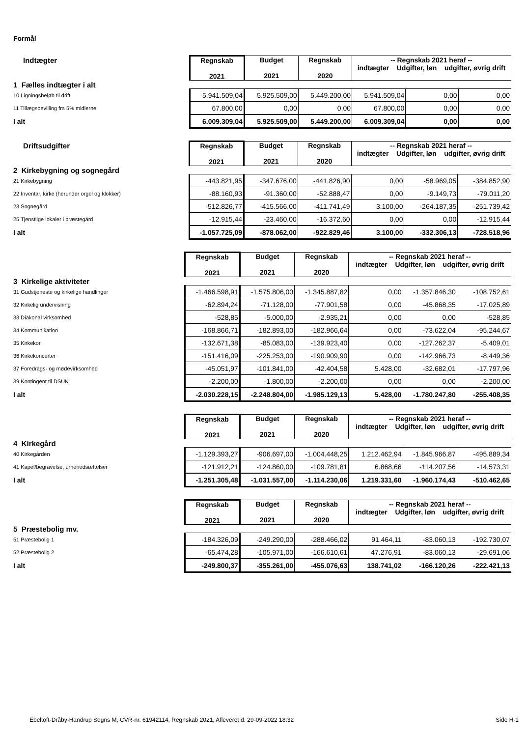Formål
| Indtægter | Regnskab 2021 | Budget 2021 | Regnskab 2020 | -- Regnskab 2021 heraf -- indtægter Udgifter, løn udgifter, øvrig drift | | |
| 1 Fælles indtægter i alt | | | | | | |
| 10 Ligningsbeløb til drift | 5.941.509,04 | 5.925.509,00 | 5.449.200,00 | 5.941.509,04 | 0,00 | 0,00 |
| 11 Tillægsbevilling fra 5% midlerne | 67.800,00 | 0,00 | 0,00 | 67.800,00 | 0,00 | 0,00 |
| I alt | 6.009.309,04 | 5.925.509,00 | 5.449.200,00 | 6.009.309,04 | 0,00 | 0,00 |
| Driftsudgifter | Regnskab 2021 | Budget 2021 | Regnskab 2020 | -- Regnskab 2021 heraf -- indtægter Udgifter, løn udgifter, øvrig drift | | |
| 2 Kirkebygning og sognegård | | | | | | |
| 21 Kirkebygning | -443.821,95 | -347.676,00 | -441.826,90 | 0,00 | -58.969,05 | -384.852,90 |
| 22 Inventar, kirke (herunder orgel og klokker) | -88.160,93 | -91.360,00 | -52.888,47 | 0,00 | -9.149,73 | -79.011,20 |
| 23 Sognegård | -512.826,77 | -415.566,00 | -411.741,49 | 3.100,00 | -264.187,35 | -251.739,42 |
| 25 Tjenstlige lokaler i præstegård | -12.915,44 | -23.460,00 | -16.372,60 | 0,00 | 0,00 | -12.915,44 |
| I alt | -1.057.725,09 | -878.062,00 | -922.829,46 | 3.100,00 | -332.306,13 | -728.518,96 |
| | Regnskab 2021 | Budget 2021 | Regnskab 2020 | -- Regnskab 2021 heraf -- indtægter Udgifter, løn udgifter, øvrig drift | | |
| 3 Kirkelige aktiviteter | | | | | | |
| 31 Gudstjeneste og kirkelige handlinger | -1.466.598,91 | -1.575.806,00 | -1.345.887,82 | 0,00 | -1.357.846,30 | -108.752,61 |
| 32 Kirkelig undervisning | -62.894,24 | -71.128,00 | -77.901,58 | 0,00 | -45.868,35 | -17.025,89 |
| 33 Diakonal virksomhed | -528,85 | -5.000,00 | -2.935,21 | 0,00 | 0,00 | -528,85 |
| 34 Kommunikation | -168.866,71 | -182.893,00 | -182.966,64 | 0,00 | -73.622,04 | -95.244,67 |
| 35 Kirkekor | -132.671,38 | -85.083,00 | -139.923,40 | 0,00 | -127.262,37 | -5.409,01 |
| 36 Kirkekoncerter | -151.416,09 | -225.253,00 | -190.909,90 | 0,00 | -142.966,73 | -8.449,36 |
| 37 Foredrags- og mødevirksomhed | -45.051,97 | -101.841,00 | -42.404,58 | 5.428,00 | -32.682,01 | -17.797,96 |
| 39 Kontingent til DSUK | -2.200,00 | -1.800,00 | -2.200,00 | 0,00 | 0,00 | -2.200,00 |
| I alt | -2.030.228,15 | -2.248.804,00 | -1.985.129,13 | 5.428,00 | -1.780.247,80 | -255.408,35 |
| | Regnskab 2021 | Budget 2021 | Regnskab 2020 | -- Regnskab 2021 heraf -- indtægter Udgifter, løn udgifter, øvrig drift | | |
| 4 Kirkegård | | | | | | |
| 40 Kirkegården | -1.129.393,27 | -906.697,00 | -1.004.448,25 | 1.212.462,94 | -1.845.966,87 | -495.889,34 |
| 41 Kapel/begravelse, urnenedsættelser | -121.912,21 | -124.860,00 | -109.781,81 | 6.868,66 | -114.207,56 | -14.573,31 |
| I alt | -1.251.305,48 | -1.031.557,00 | -1.114.230,06 | 1.219.331,60 | -1.960.174,43 | -510.462,65 |
| | Regnskab 2021 | Budget 2021 | Regnskab 2020 | -- Regnskab 2021 heraf -- indtægter Udgifter, løn udgifter, øvrig drift | | |
| 5 Præstebolig mv. | | | | | | |
| 51 Præstebolig 1 | -184.326,09 | -249.290,00 | -288.466,02 | 91.464,11 | -83.060,13 | -192.730,07 |
| 52 Præstebolig 2 | -65.474,28 | -105.971,00 | -166.610,61 | 47.276,91 | -83.060,13 | -29.691,06 |
| I alt | -249.800,37 | -355.261,00 | -455.076,63 | 138.741,02 | -166.120,26 | -222.421,13 |
Ebeltoft-Dråby-Handrup Sogns M, CVR-nr. 61942114, Regnskab 2021, Afleveret d. 29-09-2022 18:32 Side H-1